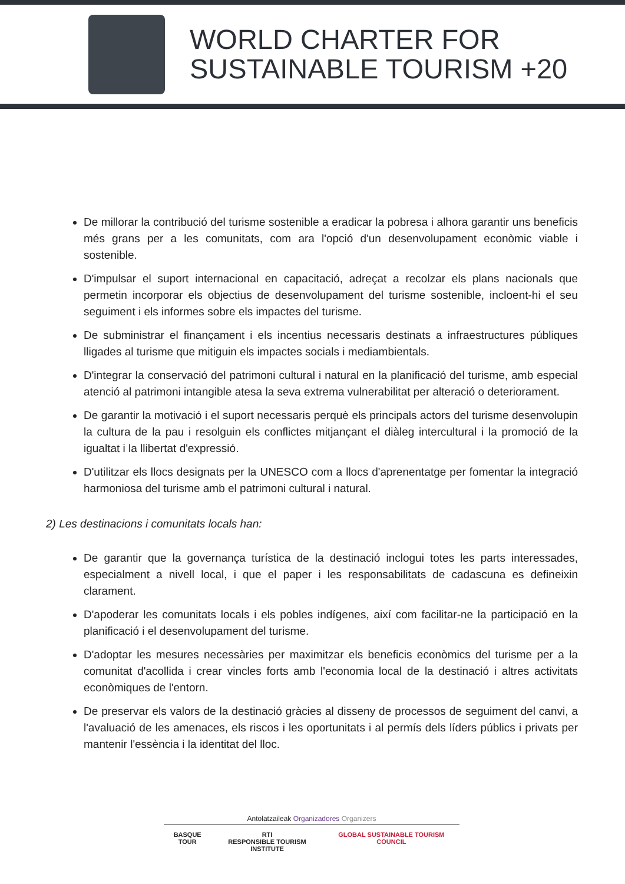WORLD CHARTER FOR
SUSTAINABLE TOURISM +20
De millorar la contribució del turisme sostenible a eradicar la pobresa i alhora garantir uns beneficis més grans per a les comunitats, com ara l'opció d'un desenvolupament econòmic viable i sostenible.
D'impulsar el suport internacional en capacitació, adreçat a recolzar els plans nacionals que permetin incorporar els objectius de desenvolupament del turisme sostenible, incloent-hi el seu seguiment i els informes sobre els impactes del turisme.
De subministrar el finançament i els incentius necessaris destinats a infraestructures públiques lligades al turisme que mitiguin els impactes socials i mediambientals.
D'integrar la conservació del patrimoni cultural i natural en la planificació del turisme, amb especial atenció al patrimoni intangible atesa la seva extrema vulnerabilitat per alteració o deteriorament.
De garantir la motivació i el suport necessaris perquè els principals actors del turisme desenvolupin la cultura de la pau i resolguin els conflictes mitjançant el diàleg intercultural i la promoció de la igualtat i la llibertat d'expressió.
D'utilitzar els llocs designats per la UNESCO com a llocs d'aprenentatge per fomentar la integració harmoniosa del turisme amb el patrimoni cultural i natural.
2) Les destinacions i comunitats locals han:
De garantir que la governança turística de la destinació inclogui totes les parts interessades, especialment a nivell local, i que el paper i les responsabilitats de cadascuna es defineixin clarament.
D'apoderar les comunitats locals i els pobles indígenes, així com facilitar-ne la participació en la planificació i el desenvolupament del turisme.
D'adoptar les mesures necessàries per maximitzar els beneficis econòmics del turisme per a la comunitat d'acollida i crear vincles forts amb l'economia local de la destinació i altres activitats econòmiques de l'entorn.
De preservar els valors de la destinació gràcies al disseny de processos de seguiment del canvi, a l'avaluació de les amenaces, els riscos i les oportunitats i al permís dels líders públics i privats per mantenir l'essència i la identitat del lloc.
Antolatzaileak Organizadores Organizers
BASQUE TOUR RTI
RESPONSIBLE TOURISM INSTITUTE
GLOBAL SUSTAINABLE TOURISM COUNCIL